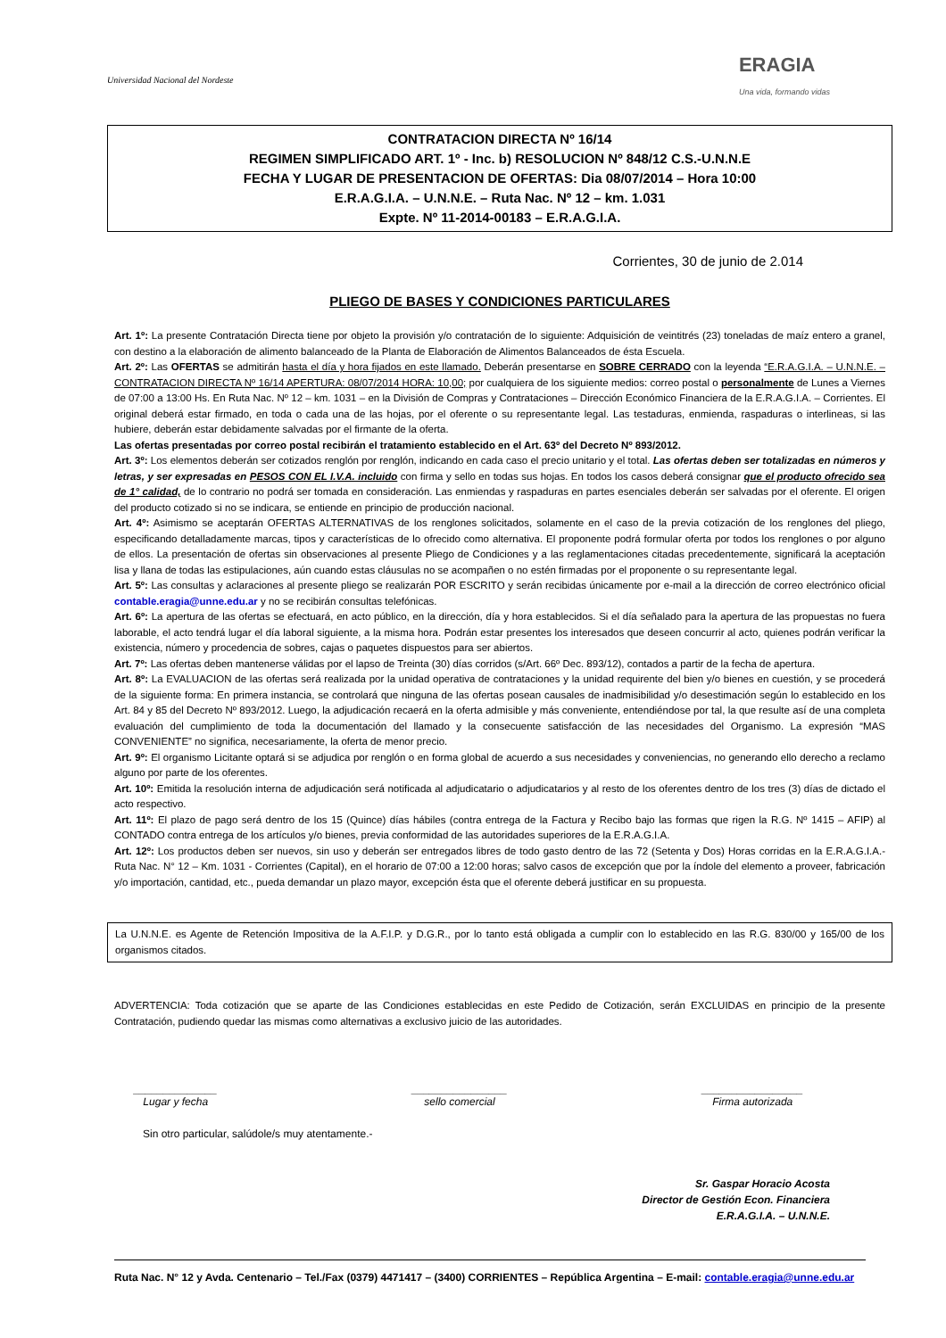Universidad Nacional del Nordeste
ERAGIA
Una vida, formando vidas
CONTRATACION DIRECTA Nº 16/14
REGIMEN SIMPLIFICADO ART. 1º - Inc. b) RESOLUCION Nº 848/12 C.S.-U.N.N.E
FECHA Y LUGAR DE PRESENTACION DE OFERTAS: Dia 08/07/2014 – Hora 10:00
E.R.A.G.I.A. – U.N.N.E. – Ruta Nac. Nº 12 – km. 1.031
Expte. Nº 11-2014-00183 – E.R.A.G.I.A.
Corrientes, 30 de junio de 2.014
PLIEGO DE BASES Y CONDICIONES PARTICULARES
Art. 1º: La presente Contratación Directa tiene por objeto la provisión y/o contratación de lo siguiente: Adquisición de veintitrés (23) toneladas de maíz entero a granel, con destino a la elaboración de alimento balanceado de la Planta de Elaboración de Alimentos Balanceados de ésta Escuela.
Art. 2º: Las OFERTAS se admitirán hasta el día y hora fijados en este llamado. Deberán presentarse en SOBRE CERRADO con la leyenda “E.R.A.G.I.A. – U.N.N.E. – CONTRATACION DIRECTA Nº 16/14 APERTURA: 08/07/2014 HORA: 10,00; por cualquiera de los siguiente medios: correo postal o personalmente de Lunes a Viernes de 07:00 a 13:00 Hs. En Ruta Nac. Nº 12 – km. 1031 – en la División de Compras y Contrataciones – Dirección Económico Financiera de la E.R.A.G.I.A. – Corrientes. El original deberá estar firmado, en toda o cada una de las hojas, por el oferente o su representante legal. Las testaduras, enmienda, raspaduras o interlineas, si las hubiere, deberán estar debidamente salvadas por el firmante de la oferta.
Las ofertas presentadas por correo postal recibirán el tratamiento establecido en el Art. 63º del Decreto Nº 893/2012.
Art. 3º: Los elementos deberán ser cotizados renglón por renglón, indicando en cada caso el precio unitario y el total. Las ofertas deben ser totalizadas en números y letras, y ser expresadas en PESOS CON EL I.V.A. incluido con firma y sello en todas sus hojas. En todos los casos deberá consignar que el producto ofrecido sea de 1° calidad, de lo contrario no podrá ser tomada en consideración. Las enmiendas y raspaduras en partes esenciales deberán ser salvadas por el oferente. El origen del producto cotizado si no se indicara, se entiende en principio de producción nacional.
Art. 4º: Asimismo se aceptarán OFERTAS ALTERNATIVAS de los renglones solicitados, solamente en el caso de la previa cotización de los renglones del pliego, especificando detalladamente marcas, tipos y características de lo ofrecido como alternativa. El proponente podrá formular oferta por todos los renglones o por alguno de ellos. La presentación de ofertas sin observaciones al presente Pliego de Condiciones y a las reglamentaciones citadas precedentemente, significará la aceptación lisa y llana de todas las estipulaciones, aún cuando estas cláusulas no se acompañen o no estén firmadas por el proponente o su representante legal.
Art. 5º: Las consultas y aclaraciones al presente pliego se realizarán POR ESCRITO y serán recibidas únicamente por e-mail a la dirección de correo electrónico oficial contable.eragia@unne.edu.ar y no se recibirán consultas telefónicas.
Art. 6º: La apertura de las ofertas se efectuará, en acto público, en la dirección, día y hora establecidos. Si el día señalado para la apertura de las propuestas no fuera laborable, el acto tendrá lugar el día laboral siguiente, a la misma hora. Podrán estar presentes los interesados que deseen concurrir al acto, quienes podrán verificar la existencia, número y procedencia de sobres, cajas o paquetes dispuestos para ser abiertos.
Art. 7º: Las ofertas deben mantenerse válidas por el lapso de Treinta (30) días corridos (s/Art. 66º Dec. 893/12), contados a partir de la fecha de apertura.
Art. 8º: La EVALUACION de las ofertas será realizada por la unidad operativa de contrataciones y la unidad requirente del bien y/o bienes en cuestión, y se procederá de la siguiente forma: En primera instancia, se controlará que ninguna de las ofertas posean causales de inadmisibilidad y/o desestimación según lo establecido en los Art. 84 y 85 del Decreto Nº 893/2012. Luego, la adjudicación recaerá en la oferta admisible y más conveniente, entendiéndose por tal, la que resulte así de una completa evaluación del cumplimiento de toda la documentación del llamado y la consecuente satisfacción de las necesidades del Organismo. La expresión “MAS CONVENIENTE” no significa, necesariamente, la oferta de menor precio.
Art. 9º: El organismo Licitante optará si se adjudica por renglón o en forma global de acuerdo a sus necesidades y conveniencias, no generando ello derecho a reclamo alguno por parte de los oferentes.
Art. 10º: Emitida la resolución interna de adjudicación será notificada al adjudicatario o adjudicatarios y al resto de los oferentes dentro de los tres (3) días de dictado el acto respectivo.
Art. 11º: El plazo de pago será dentro de los 15 (Quince) días hábiles (contra entrega de la Factura y Recibo bajo las formas que rigen la R.G. Nº 1415 – AFIP) al CONTADO contra entrega de los artículos y/o bienes, previa conformidad de las autoridades superiores de la E.R.A.G.I.A.
Art. 12º: Los productos deben ser nuevos, sin uso y deberán ser entregados libres de todo gasto dentro de las 72 (Setenta y Dos) Horas corridas en la E.R.A.G.I.A.- Ruta Nac. N° 12 – Km. 1031 - Corrientes (Capital), en el horario de 07:00 a 12:00 horas; salvo casos de excepción que por la índole del elemento a proveer, fabricación y/o importación, cantidad, etc., pueda demandar un plazo mayor, excepción ésta que el oferente deberá justificar en su propuesta.
La U.N.N.E. es Agente de Retención Impositiva de la A.F.I.P. y D.G.R., por lo tanto está obligada a cumplir con lo establecido en las R.G. 830/00 y 165/00 de los organismos citados.
ADVERTENCIA: Toda cotización que se aparte de las Condiciones establecidas en este Pedido de Cotización, serán EXCLUIDAS en principio de la presente Contratación, pudiendo quedar las mismas como alternativas a exclusivo juicio de las autoridades.
______________
Lugar y fecha
________________
sello comercial
_________________
Firma autorizada
Sin otro particular, salúdole/s muy atentamente.-
Sr. Gaspar Horacio Acosta
Director de Gestión Econ. Financiera
E.R.A.G.I.A. – U.N.N.E.
Ruta Nac. N° 12 y Avda. Centenario – Tel./Fax (0379) 4471417 – (3400) CORRIENTES – República Argentina – E-mail: contable.eragia@unne.edu.ar